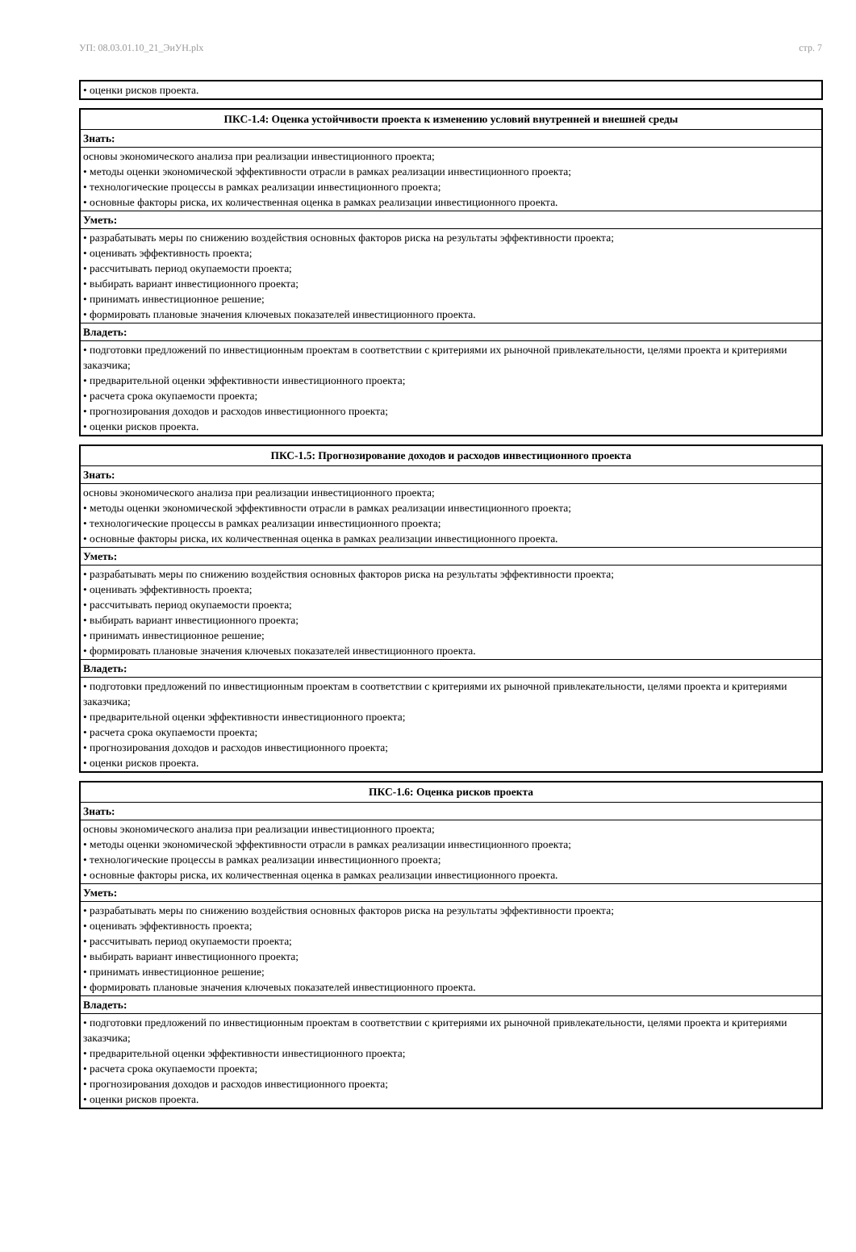УП: 08.03.01.10_21_ЭиУН.plx стр. 7
| • оценки рисков проекта. |
| ПКС-1.4: Оценка устойчивости проекта к изменению условий внутренней и внешней среды |
| --- |
| Знать: |
| основы экономического анализа при реализации инвестиционного проекта; • методы оценки экономической эффективности отрасли в рамках реализации инвестиционного проекта; • технологические процессы в рамках реализации инвестиционного проекта; • основные факторы риска, их количественная оценка в рамках реализации инвестиционного проекта. |
| Уметь: |
| • разрабатывать меры по снижению воздействия основных факторов риска на результаты эффективности проекта; • оценивать эффективность проекта; • рассчитывать период окупаемости проекта; • выбирать вариант инвестиционного проекта; • принимать инвестиционное решение; • формировать плановые значения ключевых показателей инвестиционного проекта. |
| Владеть: |
| • подготовки предложений по инвестиционным проектам в соответствии с критериями их рыночной привлекательности, целями проекта и критериями заказчика; • предварительной оценки эффективности инвестиционного проекта; • расчета срока окупаемости проекта; • прогнозирования доходов и расходов инвестиционного проекта; • оценки рисков проекта. |
| ПКС-1.5: Прогнозирование доходов и расходов инвестиционного проекта |
| --- |
| Знать: |
| основы экономического анализа при реализации инвестиционного проекта; • методы оценки экономической эффективности отрасли в рамках реализации инвестиционного проекта; • технологические процессы в рамках реализации инвестиционного проекта; • основные факторы риска, их количественная оценка в рамках реализации инвестиционного проекта. |
| Уметь: |
| • разрабатывать меры по снижению воздействия основных факторов риска на результаты эффективности проекта; • оценивать эффективность проекта; • рассчитывать период окупаемости проекта; • выбирать вариант инвестиционного проекта; • принимать инвестиционное решение; • формировать плановые значения ключевых показателей инвестиционного проекта. |
| Владеть: |
| • подготовки предложений по инвестиционным проектам в соответствии с критериями их рыночной привлекательности, целями проекта и критериями заказчика; • предварительной оценки эффективности инвестиционного проекта; • расчета срока окупаемости проекта; • прогнозирования доходов и расходов инвестиционного проекта; • оценки рисков проекта. |
| ПКС-1.6: Оценка рисков проекта |
| --- |
| Знать: |
| основы экономического анализа при реализации инвестиционного проекта; • методы оценки экономической эффективности отрасли в рамках реализации инвестиционного проекта; • технологические процессы в рамках реализации инвестиционного проекта; • основные факторы риска, их количественная оценка в рамках реализации инвестиционного проекта. |
| Уметь: |
| • разрабатывать меры по снижению воздействия основных факторов риска на результаты эффективности проекта; • оценивать эффективность проекта; • рассчитывать период окупаемости проекта; • выбирать вариант инвестиционного проекта; • принимать инвестиционное решение; • формировать плановые значения ключевых показателей инвестиционного проекта. |
| Владеть: |
| • подготовки предложений по инвестиционным проектам в соответствии с критериями их рыночной привлекательности, целями проекта и критериями заказчика; • предварительной оценки эффективности инвестиционного проекта; • расчета срока окупаемости проекта; • прогнозирования доходов и расходов инвестиционного проекта; • оценки рисков проекта. |